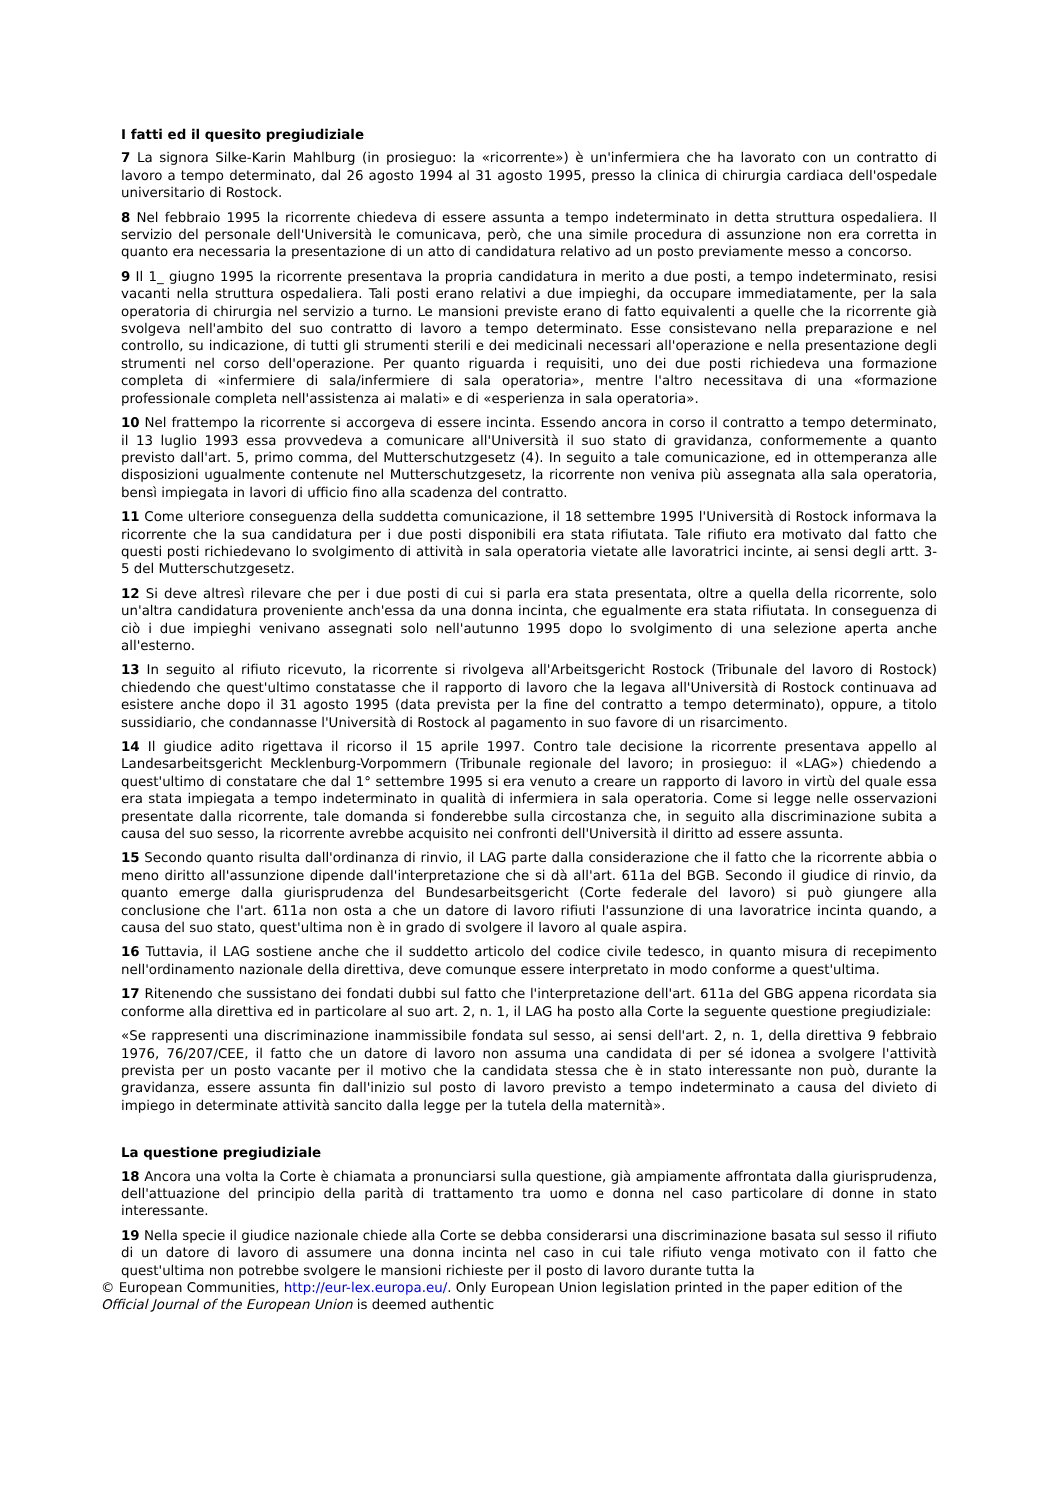I fatti ed il quesito pregiudiziale
7 La signora Silke-Karin Mahlburg (in prosieguo: la «ricorrente») è un'infermiera che ha lavorato con un contratto di lavoro a tempo determinato, dal 26 agosto 1994 al 31 agosto 1995, presso la clinica di chirurgia cardiaca dell'ospedale universitario di Rostock.
8 Nel febbraio 1995 la ricorrente chiedeva di essere assunta a tempo indeterminato in detta struttura ospedaliera. Il servizio del personale dell'Università le comunicava, però, che una simile procedura di assunzione non era corretta in quanto era necessaria la presentazione di un atto di candidatura relativo ad un posto previamente messo a concorso.
9 Il 1_ giugno 1995 la ricorrente presentava la propria candidatura in merito a due posti, a tempo indeterminato, resisi vacanti nella struttura ospedaliera. Tali posti erano relativi a due impieghi, da occupare immediatamente, per la sala operatoria di chirurgia nel servizio a turno. Le mansioni previste erano di fatto equivalenti a quelle che la ricorrente già svolgeva nell'ambito del suo contratto di lavoro a tempo determinato. Esse consistevano nella preparazione e nel controllo, su indicazione, di tutti gli strumenti sterili e dei medicinali necessari all'operazione e nella presentazione degli strumenti nel corso dell'operazione. Per quanto riguarda i requisiti, uno dei due posti richiedeva una formazione completa di «infermiere di sala/infermiere di sala operatoria», mentre l'altro necessitava di una «formazione professionale completa nell'assistenza ai malati» e di «esperienza in sala operatoria».
10 Nel frattempo la ricorrente si accorgeva di essere incinta. Essendo ancora in corso il contratto a tempo determinato, il 13 luglio 1993 essa provvedeva a comunicare all'Università il suo stato di gravidanza, conformemente a quanto previsto dall'art. 5, primo comma, del Mutterschutzgesetz (4). In seguito a tale comunicazione, ed in ottemperanza alle disposizioni ugualmente contenute nel Mutterschutzgesetz, la ricorrente non veniva più assegnata alla sala operatoria, bensì impiegata in lavori di ufficio fino alla scadenza del contratto.
11 Come ulteriore conseguenza della suddetta comunicazione, il 18 settembre 1995 l'Università di Rostock informava la ricorrente che la sua candidatura per i due posti disponibili era stata rifiutata. Tale rifiuto era motivato dal fatto che questi posti richiedevano lo svolgimento di attività in sala operatoria vietate alle lavoratrici incinte, ai sensi degli artt. 3-5 del Mutterschutzgesetz.
12 Si deve altresì rilevare che per i due posti di cui si parla era stata presentata, oltre a quella della ricorrente, solo un'altra candidatura proveniente anch'essa da una donna incinta, che egualmente era stata rifiutata. In conseguenza di ciò i due impieghi venivano assegnati solo nell'autunno 1995 dopo lo svolgimento di una selezione aperta anche all'esterno.
13 In seguito al rifiuto ricevuto, la ricorrente si rivolgeva all'Arbeitsgericht Rostock (Tribunale del lavoro di Rostock) chiedendo che quest'ultimo constatasse che il rapporto di lavoro che la legava all'Università di Rostock continuava ad esistere anche dopo il 31 agosto 1995 (data prevista per la fine del contratto a tempo determinato), oppure, a titolo sussidiario, che condannasse l'Università di Rostock al pagamento in suo favore di un risarcimento.
14 Il giudice adito rigettava il ricorso il 15 aprile 1997. Contro tale decisione la ricorrente presentava appello al Landesarbeitsgericht Mecklenburg-Vorpommern (Tribunale regionale del lavoro; in prosieguo: il «LAG») chiedendo a quest'ultimo di constatare che dal 1° settembre 1995 si era venuto a creare un rapporto di lavoro in virtù del quale essa era stata impiegata a tempo indeterminato in qualità di infermiera in sala operatoria. Come si legge nelle osservazioni presentate dalla ricorrente, tale domanda si fonderebbe sulla circostanza che, in seguito alla discriminazione subita a causa del suo sesso, la ricorrente avrebbe acquisito nei confronti dell'Università il diritto ad essere assunta.
15 Secondo quanto risulta dall'ordinanza di rinvio, il LAG parte dalla considerazione che il fatto che la ricorrente abbia o meno diritto all'assunzione dipende dall'interpretazione che si dà all'art. 611a del BGB. Secondo il giudice di rinvio, da quanto emerge dalla giurisprudenza del Bundesarbeitsgericht (Corte federale del lavoro) si può giungere alla conclusione che l'art. 611a non osta a che un datore di lavoro rifiuti l'assunzione di una lavoratrice incinta quando, a causa del suo stato, quest'ultima non è in grado di svolgere il lavoro al quale aspira.
16 Tuttavia, il LAG sostiene anche che il suddetto articolo del codice civile tedesco, in quanto misura di recepimento nell'ordinamento nazionale della direttiva, deve comunque essere interpretato in modo conforme a quest'ultima.
17 Ritenendo che sussistano dei fondati dubbi sul fatto che l'interpretazione dell'art. 611a del GBG appena ricordata sia conforme alla direttiva ed in particolare al suo art. 2, n. 1, il LAG ha posto alla Corte la seguente questione pregiudiziale:
«Se rappresenti una discriminazione inammissibile fondata sul sesso, ai sensi dell'art. 2, n. 1, della direttiva 9 febbraio 1976, 76/207/CEE, il fatto che un datore di lavoro non assuma una candidata di per sé idonea a svolgere l'attività prevista per un posto vacante per il motivo che la candidata stessa che è in stato interessante non può, durante la gravidanza, essere assunta fin dall'inizio sul posto di lavoro previsto a tempo indeterminato a causa del divieto di impiego in determinate attività sancito dalla legge per la tutela della maternità».
La questione pregiudiziale
18 Ancora una volta la Corte è chiamata a pronunciarsi sulla questione, già ampiamente affrontata dalla giurisprudenza, dell'attuazione del principio della parità di trattamento tra uomo e donna nel caso particolare di donne in stato interessante.
19 Nella specie il giudice nazionale chiede alla Corte se debba considerarsi una discriminazione basata sul sesso il rifiuto di un datore di lavoro di assumere una donna incinta nel caso in cui tale rifiuto venga motivato con il fatto che quest'ultima non potrebbe svolgere le mansioni richieste per il posto di lavoro durante tutta la
© European Communities, http://eur-lex.europa.eu/. Only European Union legislation printed in the paper edition of the Official Journal of the European Union is deemed authentic